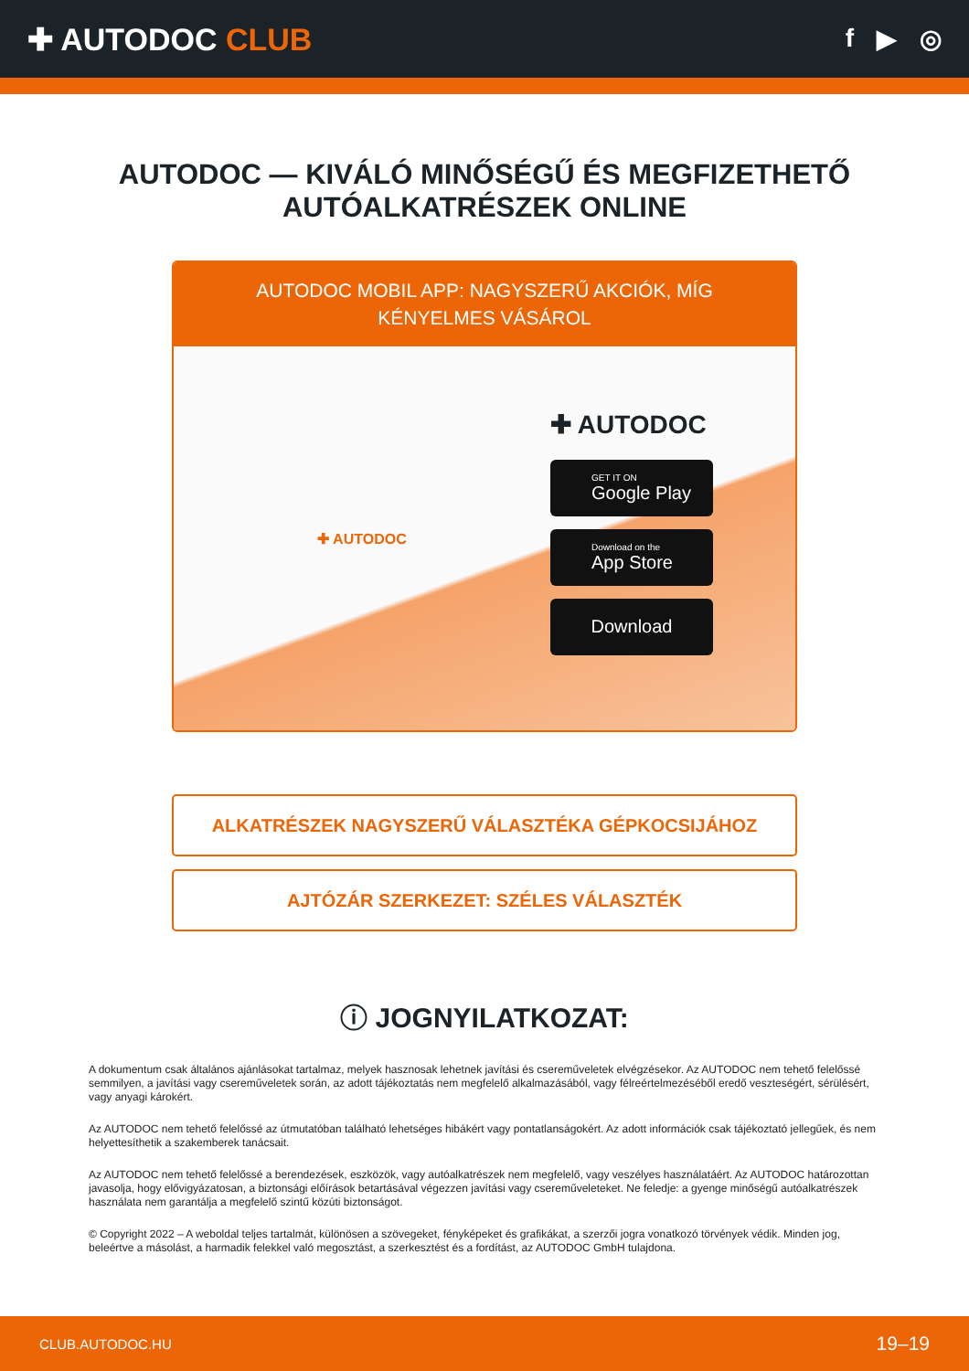✚ AUTODOC CLUB
f ▶ ◎
AUTODOC — KIVÁLÓ MINŐSÉGŰ ÉS MEGFIZETHETŐ AUTÓALKATRÉSZEK ONLINE
AUTODOC MOBIL APP: NAGYSZERŰ AKCIÓK, MÍG KÉNYELMES VÁSÁROL
✚ AUTODOC
✚ AUTODOC
GET IT ON
Google Play
Download on the
App Store
Download
ALKATRÉSZEK NAGYSZERŰ VÁLASZTÉKA GÉPKOCSIJÁHOZ
AJTÓZÁR SZERKEZET: SZÉLES VÁLASZTÉK
ⓘ JOGNYILATKOZAT:
A dokumentum csak általános ajánlásokat tartalmaz, melyek hasznosak lehetnek javítási és csereműveletek elvégzésekor. Az AUTODOC nem tehető felelőssé semmilyen, a javítási vagy csereműveletek során, az adott tájékoztatás nem megfelelő alkalmazásából, vagy félreértelmezéséből eredő veszteségért, sérülésért, vagy anyagi károkért.
Az AUTODOC nem tehető felelőssé az útmutatóban található lehetséges hibákért vagy pontatlanságokért. Az adott információk csak tájékoztató jellegűek, és nem helyettesíthetik a szakemberek tanácsait.
Az AUTODOC nem tehető felelőssé a berendezések, eszközök, vagy autóalkatrészek nem megfelelő, vagy veszélyes használatáért. Az AUTODOC határozottan javasolja, hogy elővigyázatosan, a biztonsági előírások betartásával végezzen javítási vagy csereműveleteket. Ne feledje: a gyenge minőségű autóalkatrészek használata nem garantálja a megfelelő szintű közúti biztonságot.
© Copyright 2022 – A weboldal teljes tartalmát, különösen a szövegeket, fényképeket és grafikákat, a szerzői jogra vonatkozó törvények védik. Minden jog, beleértve a másolást, a harmadik felekkel való megosztást, a szerkesztést és a fordítást, az AUTODOC GmbH tulajdona.
CLUB.AUTODOC.HU 19–19